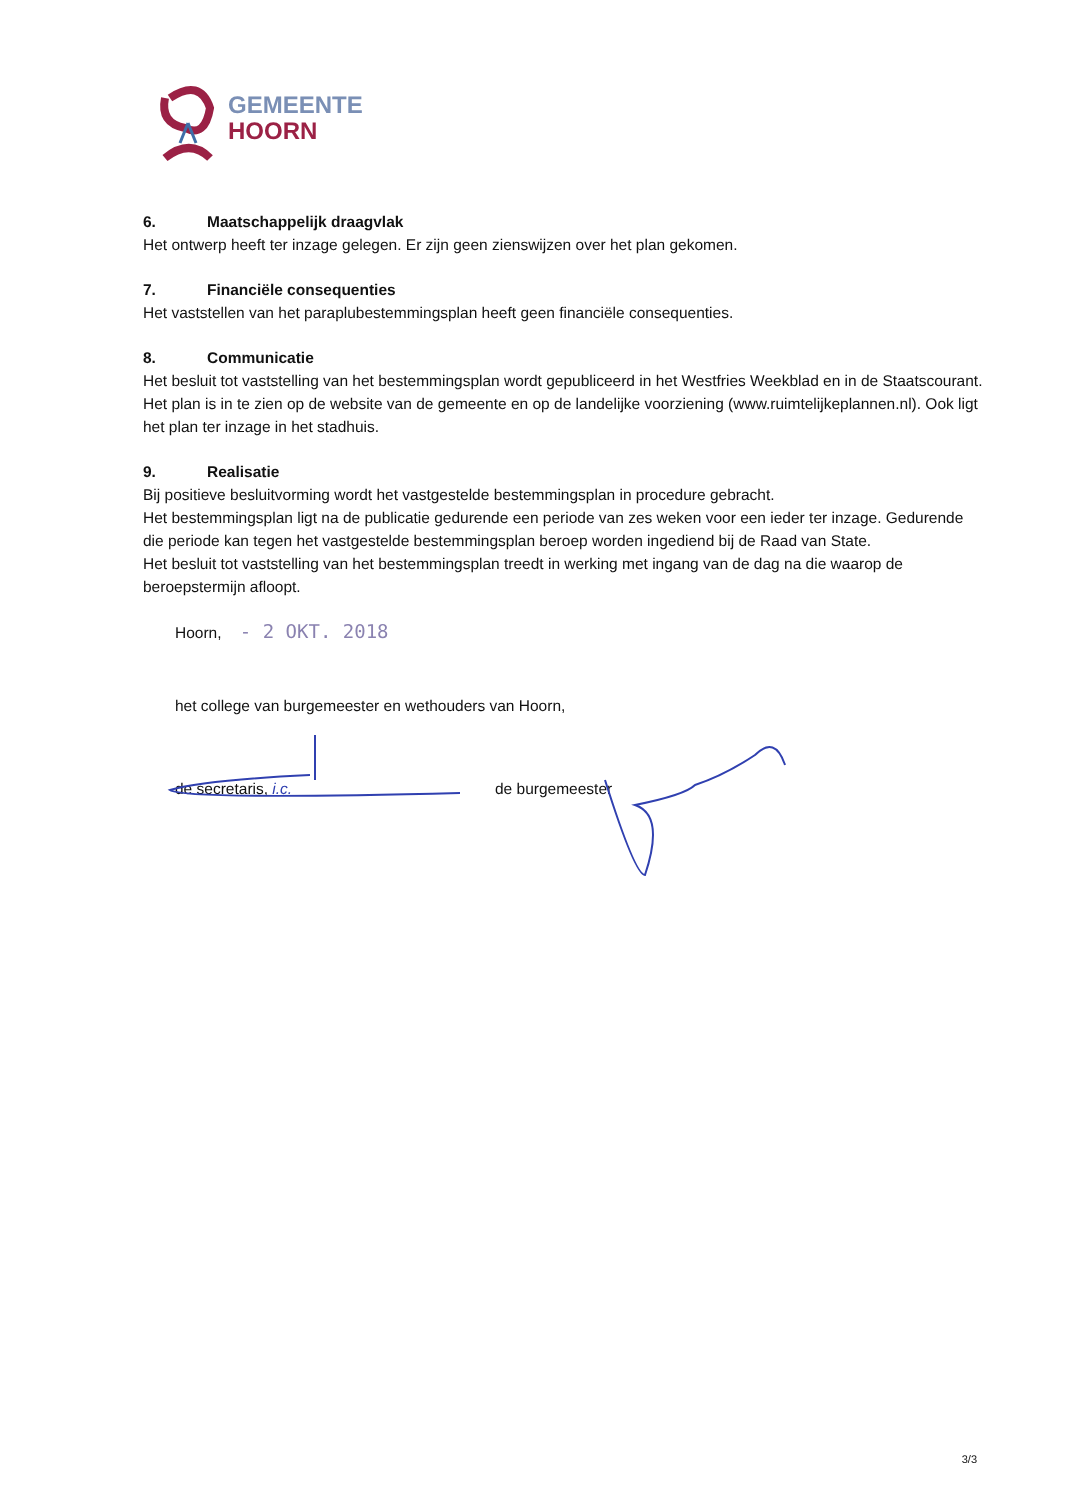GEMEENTE
HOORN
6. Maatschappelijk draagvlak
Het ontwerp heeft ter inzage gelegen. Er zijn geen zienswijzen over het plan gekomen.
7. Financiële consequenties
Het vaststellen van het paraplubestemmingsplan heeft geen financiële consequenties.
8. Communicatie
Het besluit tot vaststelling van het bestemmingsplan wordt gepubliceerd in het Westfries Weekblad en in de Staatscourant. Het plan is in te zien op de website van de gemeente en op de landelijke voorziening (www.ruimtelijkeplannen.nl). Ook ligt het plan ter inzage in het stadhuis.
9. Realisatie
Bij positieve besluitvorming wordt het vastgestelde bestemmingsplan in procedure gebracht.
Het bestemmingsplan ligt na de publicatie gedurende een periode van zes weken voor een ieder ter inzage. Gedurende die periode kan tegen het vastgestelde bestemmingsplan beroep worden ingediend bij de Raad van State.
Het besluit tot vaststelling van het bestemmingsplan treedt in werking met ingang van de dag na die waarop de beroepstermijn afloopt.
Hoorn, - 2 OKT. 2018
het college van burgemeester en wethouders van Hoorn,
de secretaris, i.c. de burgemeester
3/3